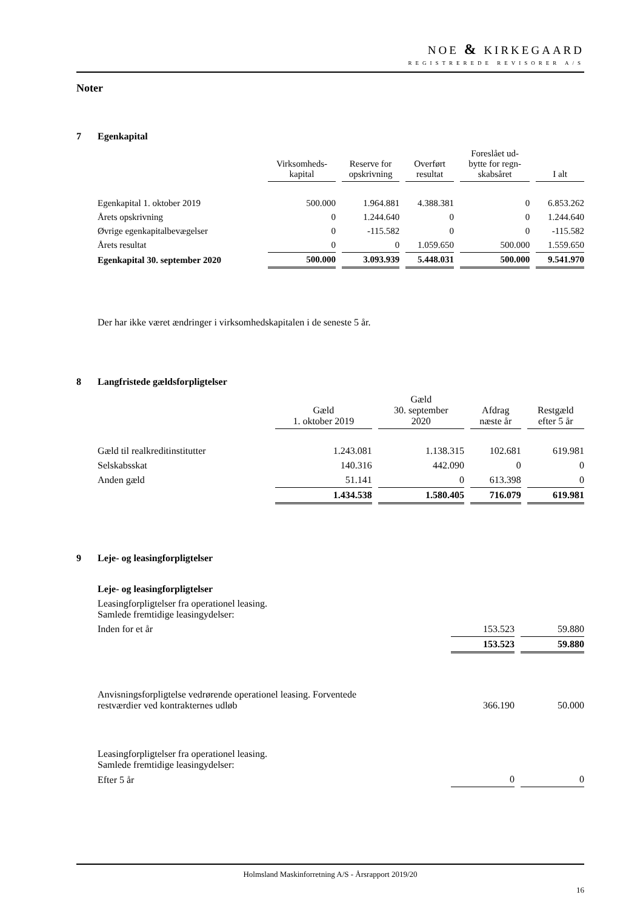NOE & KIRKEGAARD
REGISTREREDE REVISORER A/S
Noter
7 Egenkapital
| | Virksomheds- kapital | Reserve for opskrivning | Overført resultat | Foreslået ud- bytte for regn- skabsåret | I alt |
| Egenkapital 1. oktober 2019 | 500.000 | 1.964.881 | 4.388.381 | 0 | 6.853.262 |
| Årets opskrivning | 0 | 1.244.640 | 0 | 0 | 1.244.640 |
| Øvrige egenkapitalbevægelser | 0 | -115.582 | 0 | 0 | -115.582 |
| Årets resultat | 0 | 0 | 1.059.650 | 500.000 | 1.559.650 |
| Egenkapital 30. september 2020 | 500.000 | 3.093.939 | 5.448.031 | 500.000 | 9.541.970 |
Der har ikke været ændringer i virksomhedskapitalen i de seneste 5 år.
8 Langfristede gældsforpligtelser
| | Gæld 1. oktober 2019 | Gæld 30. september 2020 | Afdrag næste år | Restgæld efter 5 år |
| Gæld til realkreditinstitutter | 1.243.081 | 1.138.315 | 102.681 | 619.981 |
| Selskabsskat | 140.316 | 442.090 | 0 | 0 |
| Anden gæld | 51.141 | 0 | 613.398 | 0 |
| | 1.434.538 | 1.580.405 | 716.079 | 619.981 |
9 Leje- og leasingforpligtelser
| Leje- og leasingforpligtelser | | |
| Leasingforpligtelser fra operationel leasing. Samlede fremtidige leasingydelser: | | |
| Inden for et år | 153.523 | 59.880 |
| | 153.523 | 59.880 |
| Anvisningsforpligtelse vedrørende operationel leasing. Forventede restværdier ved kontrakternes udløb | 366.190 | 50.000 |
| Leasingforpligtelser fra operationel leasing. Samlede fremtidige leasingydelser: | | |
| Efter 5 år | 0 | 0 |
Holmsland Maskinforretning A/S - Årsrapport 2019/20
16